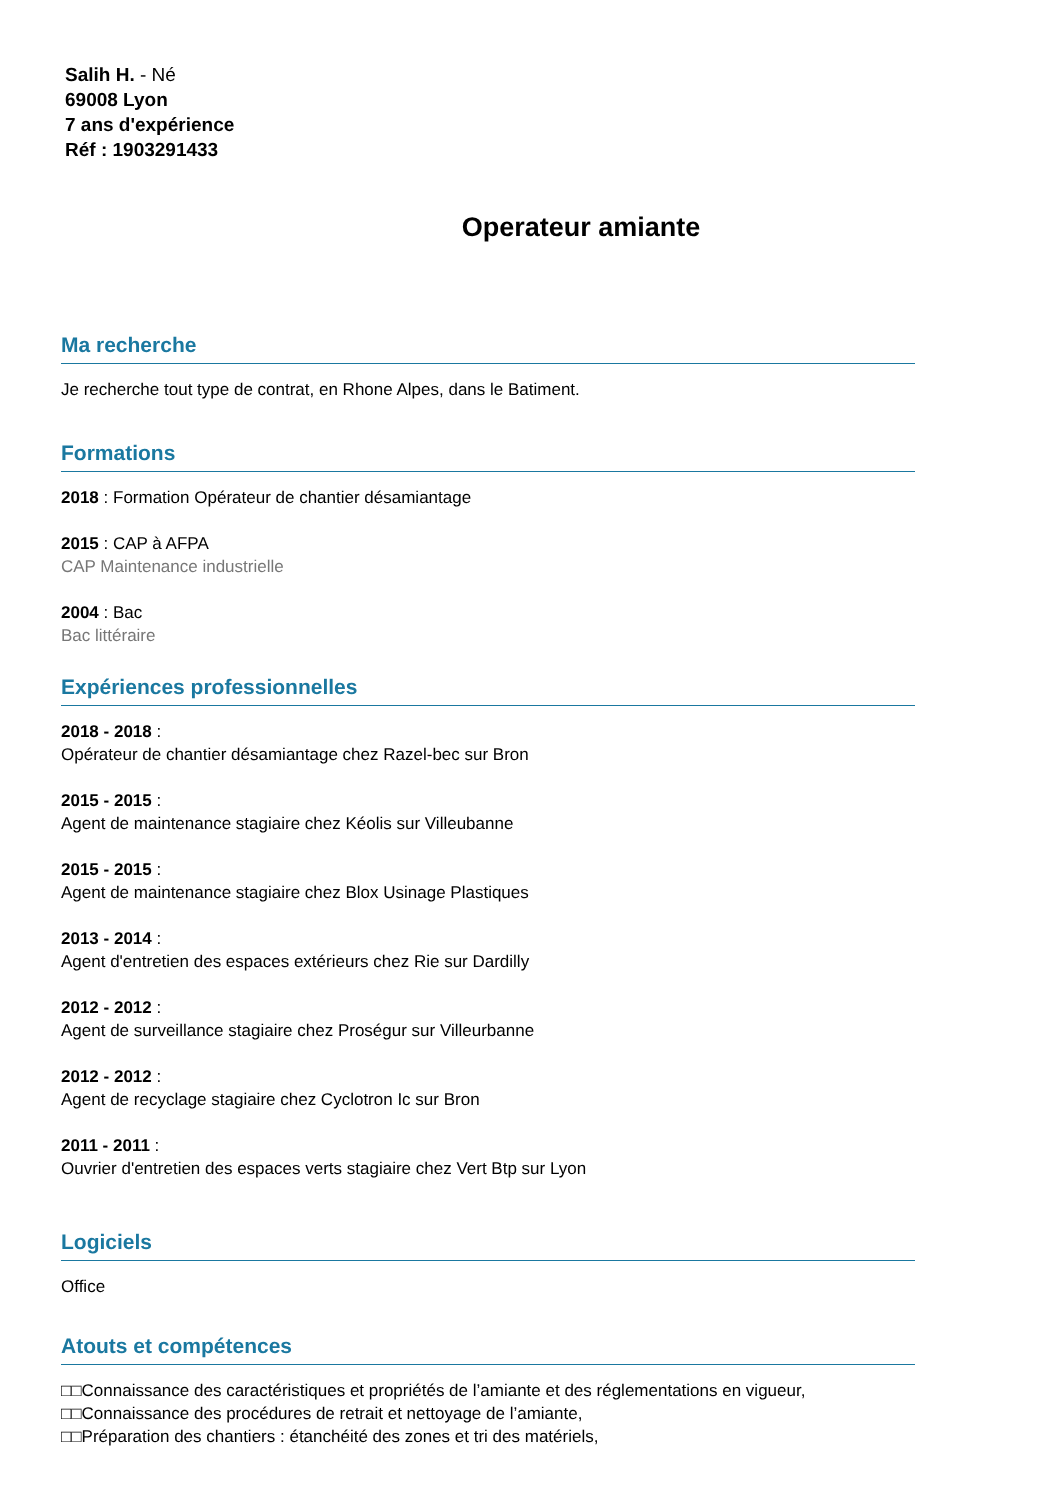Salih H. - Né
69008 Lyon
7 ans d'expérience
Réf : 1903291433
Operateur amiante
Ma recherche
Je recherche tout type de contrat, en Rhone Alpes, dans le Batiment.
Formations
2018 : Formation Opérateur de chantier désamiantage
2015 : CAP à AFPA
CAP Maintenance industrielle
2004 : Bac
Bac littéraire
Expériences professionnelles
2018 - 2018 :
Opérateur de chantier désamiantage chez Razel-bec sur Bron
2015 - 2015 :
Agent de maintenance stagiaire chez Kéolis sur Villeubanne
2015 - 2015 :
Agent de maintenance stagiaire chez Blox Usinage Plastiques
2013 - 2014 :
Agent d'entretien des espaces extérieurs chez Rie sur Dardilly
2012 - 2012 :
Agent de surveillance stagiaire chez Proségur sur Villeurbanne
2012 - 2012 :
Agent de recyclage stagiaire chez Cyclotron Ic sur Bron
2011 - 2011 :
Ouvrier d'entretien des espaces verts stagiaire chez Vert Btp sur Lyon
Logiciels
Office
Atouts et compétences
□□Connaissance des caractéristiques et propriétés de l’amiante et des réglementations en vigueur,
□□Connaissance des procédures de retrait et nettoyage de l’amiante,
□□Préparation des chantiers : étanchéité des zones et tri des matériels,